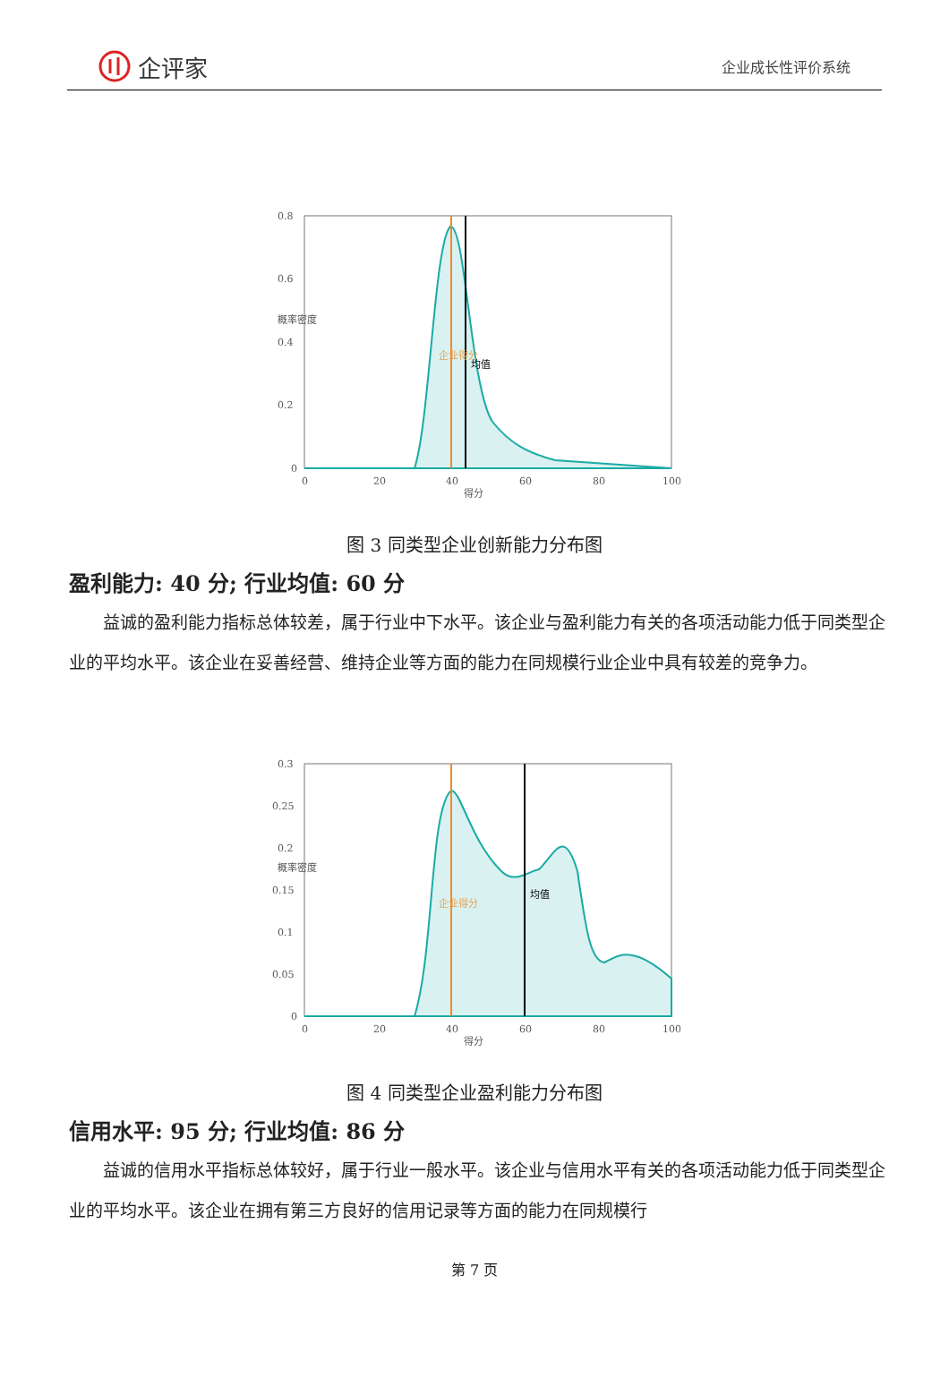企评家
企业成长性评价系统
0.8
0.6
0.4
0.2
0
0
20
40
60
80
100
得分
概率密度
企业得分
均值
图 3 同类型企业创新能力分布图
盈利能力: 40 分; 行业均值: 60 分
益诚的盈利能力指标总体较差，属于行业中下水平。该企业与盈利能力有关的各项活动能力低于同类型企业的平均水平。该企业在妥善经营、维持企业等方面的能力在同规模行业企业中具有较差的竞争力。
0.3
0.25
0.2
0.15
0.1
0.05
0
0
20
40
60
80
100
得分
概率密度
企业得分
均值
图 4 同类型企业盈利能力分布图
信用水平: 95 分; 行业均值: 86 分
益诚的信用水平指标总体较好，属于行业一般水平。该企业与信用水平有关的各项活动能力低于同类型企业的平均水平。该企业在拥有第三方良好的信用记录等方面的能力在同规模行
第 7 页